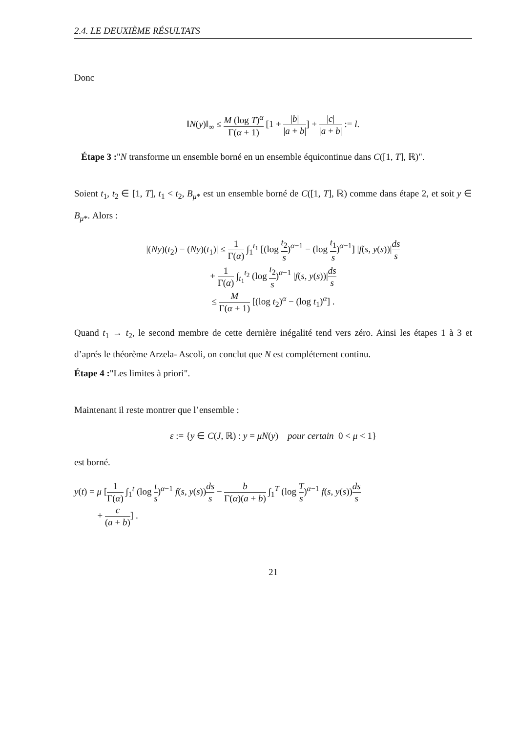2.4. LE DEUXIÈME RÉSULTATS
Donc
‖N(y)‖<sub>∞</sub> ≤ M (log T)<sup>α</sup> Γ(α + 1) [1 + |b| |a + b|] + |c| |a + b| := l.
Étape 3 :"N transforme un ensemble borné en un ensemble équicontinue dans C([1, T], ℝ)".
Soient t<sub>1</sub>, t<sub>2</sub> ∈ [1, T], t<sub>1</sub> < t<sub>2</sub>, B<sub>μ*</sub> est un ensemble borné de C([1, T], ℝ) comme dans étape 2, et soit y ∈ B<sub>μ*</sub>. Alors :
|(Ny)(t<sub>2</sub>) − (Ny)(t<sub>1</sub>)| ≤ 1 Γ(α) ∫<sub>1</sub><sup>t<sub>1</sub></sup> [(log t<sub>2</sub> s)<sup>α−1</sup> − (log t<sub>1</sub> s)<sup>α−1</sup>] |f(s, y(s))|ds s
+ 1 Γ(α) ∫<sub>t<sub>1</sub></sub><sup>t<sub>2</sub></sup> (log t<sub>2</sub> s)<sup>α−1</sup> |f(s, y(s))|ds s
≤ M Γ(α + 1) [(log t<sub>2</sub>)<sup>α</sup> − (log t<sub>1</sub>)<sup>α</sup>] .
Quand t<sub>1</sub> → t<sub>2</sub>, le second membre de cette dernière inégalité tend vers zéro. Ainsi les étapes 1 à 3 et d’aprés le théorème Arzela- Ascoli, on conclut que N est complétement continu.
Étape 4 :"Les limites à priori".
Maintenant il reste montrer que l’ensemble :
ε := {y ∈ C(J, ℝ) : y = μN(y) pour certain 0 < μ < 1}
est borné.
y(t) = μ [1 Γ(α) ∫<sub>1</sub><sup>t</sup> (log t s)<sup>α−1</sup> f(s, y(s))ds s − b Γ(α)(a + b) ∫<sub>1</sub><sup>T</sup> (log T s)<sup>α−1</sup> f(s, y(s))ds s
+ c (a + b)] .
21